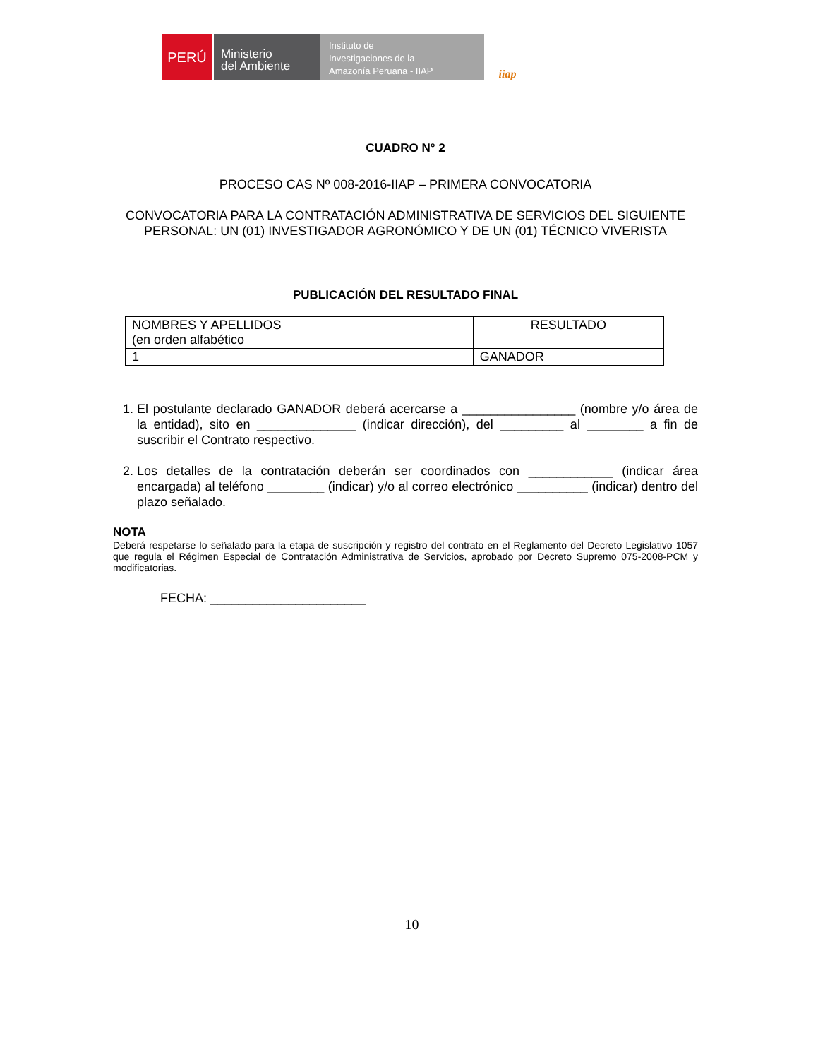PERÚ
Ministerio
del Ambiente
Instituto de
Investigaciones de la
Amazonía Peruana - IIAP
iiap
CUADRO N° 2
PROCESO CAS Nº 008-2016-IIAP – PRIMERA CONVOCATORIA
CONVOCATORIA PARA LA CONTRATACIÓN ADMINISTRATIVA DE SERVICIOS DEL SIGUIENTE PERSONAL: UN (01) INVESTIGADOR AGRONÓMICO Y DE UN (01) TÉCNICO VIVERISTA
PUBLICACIÓN DEL RESULTADO FINAL
| NOMBRES Y APELLIDOS (en orden alfabético | RESULTADO |
| 1 | GANADOR |
1. El postulante declarado GANADOR deberá acercarse a ________________ (nombre y/o área de la entidad), sito en ______________ (indicar dirección), del _________ al ________ a fin de suscribir el Contrato respectivo.
2. Los detalles de la contratación deberán ser coordinados con ____________ (indicar área encargada) al teléfono ________ (indicar) y/o al correo electrónico __________ (indicar) dentro del plazo señalado.
NOTA
Deberá respetarse lo señalado para la etapa de suscripción y registro del contrato en el Reglamento del Decreto Legislativo 1057 que regula el Régimen Especial de Contratación Administrativa de Servicios, aprobado por Decreto Supremo 075-2008-PCM y modificatorias.
FECHA: ______________________
10